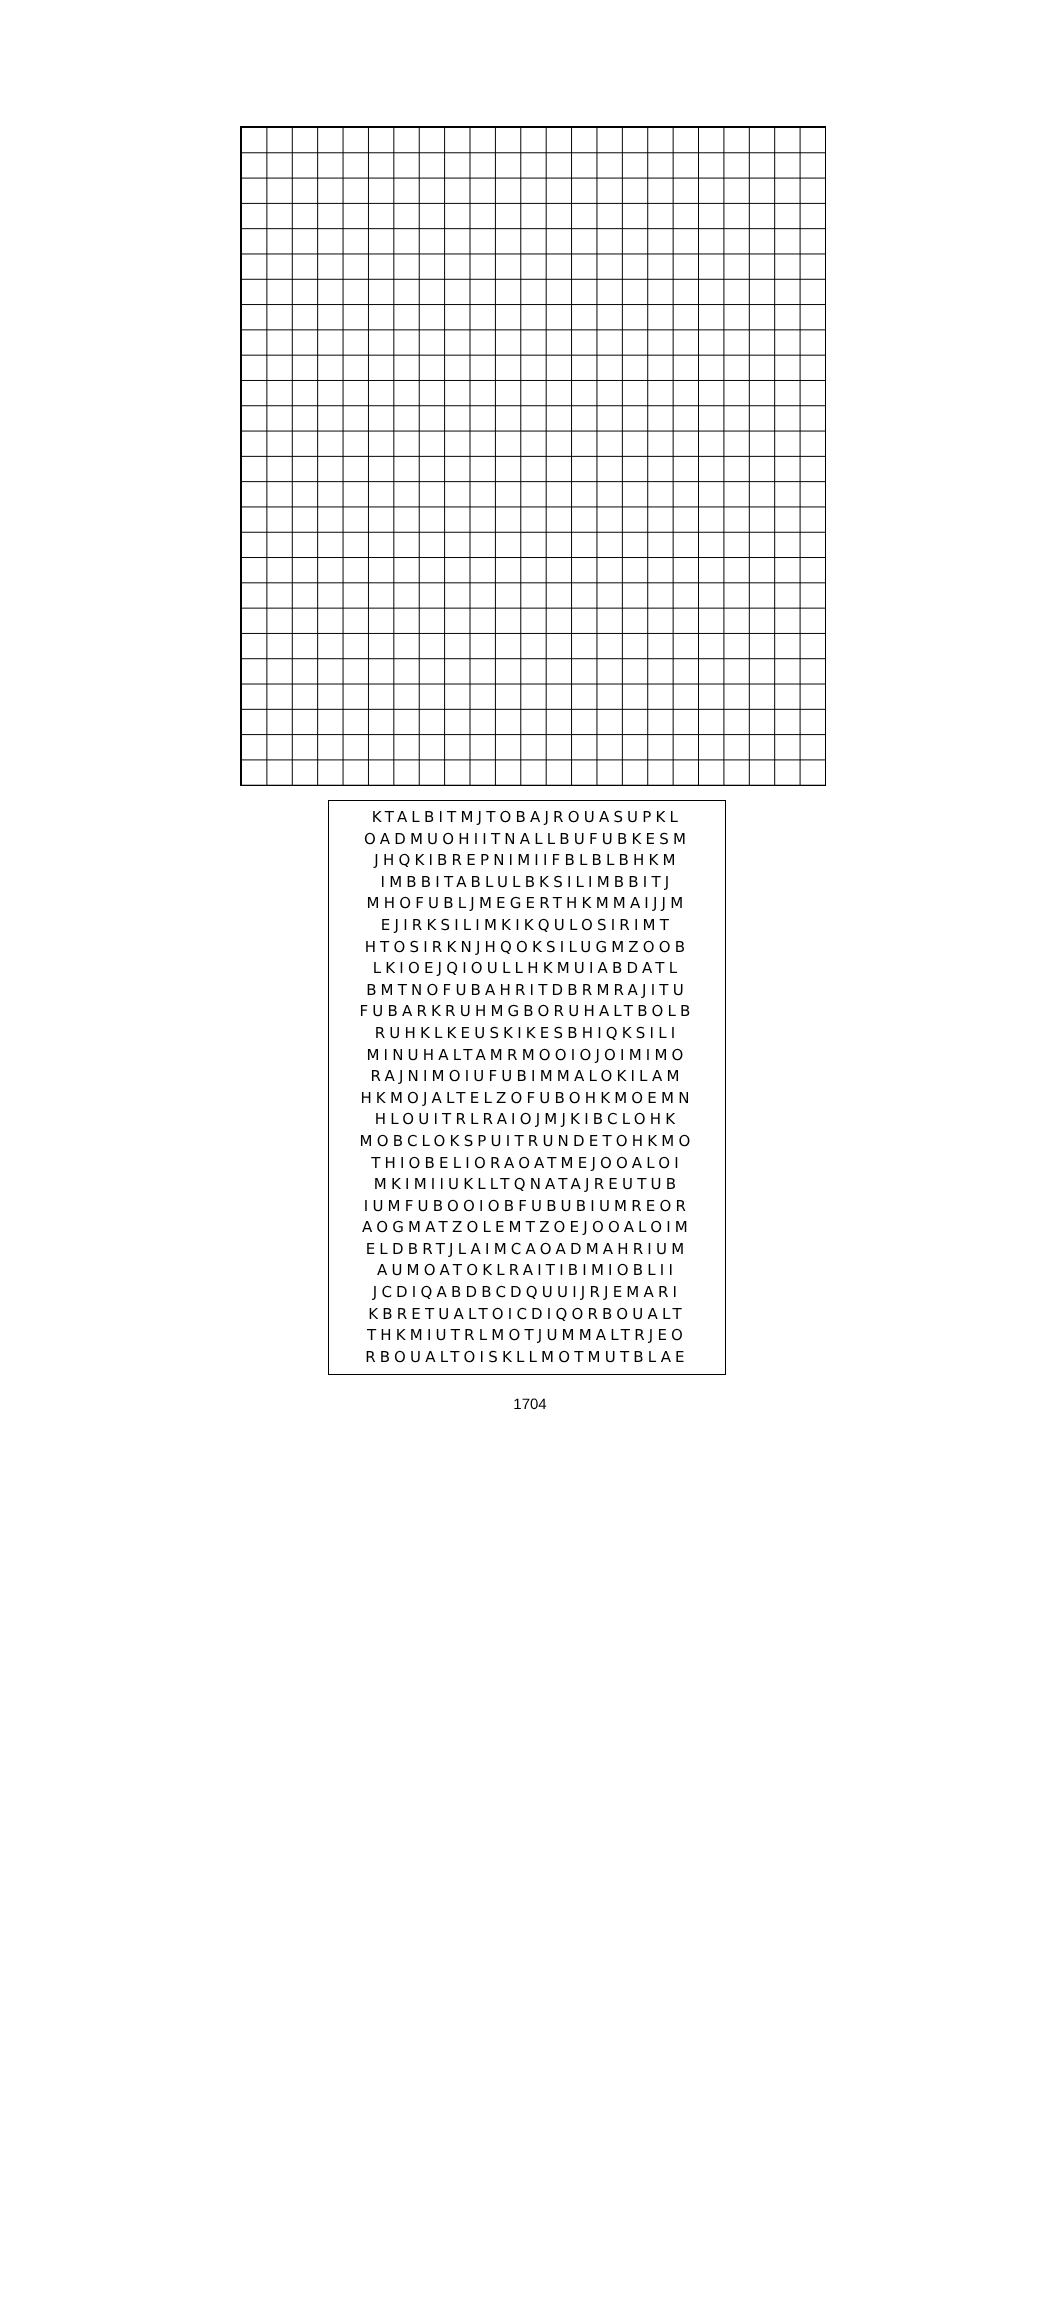KTALBITMJTOBAJROUASUPKL
OADMUOHIITNALLBUFUBKESM
JHQKIBREPNIMIIFBLBLBHKM
IMBBITABLULBKSILIMBBITJ
MHOFUBLJMEGERTHKMMAIJJM
EJIRKSILIMKIKQULOSIRIMT
HTOSIRKNJHQOKSILUGMZOOB
LKIOEJQIOULLHKMUIABDATL
BMTNOFUBAHRITDBRMRAJITU
FUBARKRUHMGBORUHALTBOLB
RUHKLKEUSKIKESBHIQKSILI
MINUHALTAMRMOOIOJOIMIMO
RAJNIMOIUFUBIMMALOKILAM
HKMOJALTELZOFUBOHKMOEMN
HLOUITRLRAIOJMJKIBCLOHK
MOBCLOKSPUITRUNDETOHKMO
THIOBELIORAOATMEJOOALOI
MKIMIIUKLLTQNATAJREUTUB
IUMFUBOOIOBFUBUBIUMREOR
AOGMATZOLEMTZOEJOOALOIM
ELDBRTJLAIMCAOADMAHRIUM
AUMOATOKLRAITIBIMIOBLII
JCDIQABDBCDQUUIJRJEMARI
KBRETUALTOICDIQORBOUALT
THKMIUTRLMOTJUMMALTRJEO
RBOUALTOISKLLMOTMUTBLAE
1704